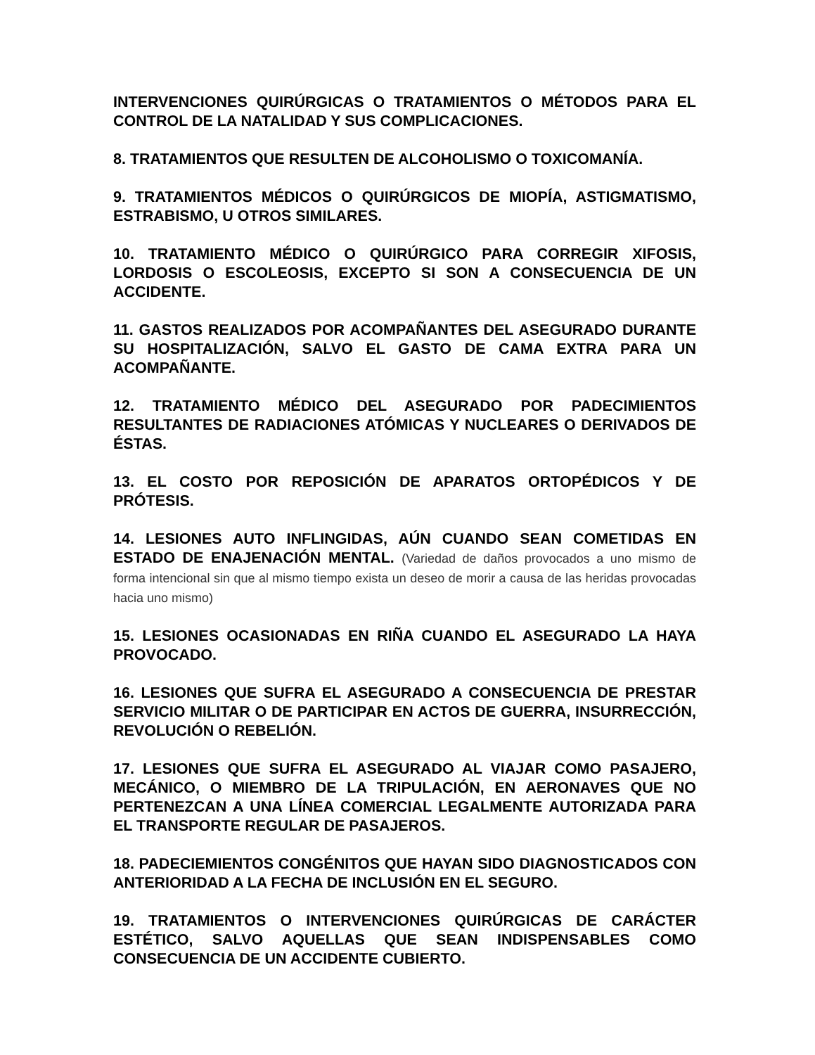INTERVENCIONES QUIRÚRGICAS O TRATAMIENTOS O MÉTODOS PARA EL CONTROL DE LA NATALIDAD Y SUS COMPLICACIONES.
8. TRATAMIENTOS QUE RESULTEN DE ALCOHOLISMO O TOXICOMANÍA.
9. TRATAMIENTOS MÉDICOS O QUIRÚRGICOS DE MIOPÍA, ASTIGMATISMO, ESTRABISMO, U OTROS SIMILARES.
10. TRATAMIENTO MÉDICO O QUIRÚRGICO PARA CORREGIR XIFOSIS, LORDOSIS O ESCOLEOSIS, EXCEPTO SI SON A CONSECUENCIA DE UN ACCIDENTE.
11. GASTOS REALIZADOS POR ACOMPAÑANTES DEL ASEGURADO DURANTE SU HOSPITALIZACIÓN, SALVO EL GASTO DE CAMA EXTRA PARA UN ACOMPAÑANTE.
12. TRATAMIENTO MÉDICO DEL ASEGURADO POR PADECIMIENTOS RESULTANTES DE RADIACIONES ATÓMICAS Y NUCLEARES O DERIVADOS DE ÉSTAS.
13. EL COSTO POR REPOSICIÓN DE APARATOS ORTOPÉDICOS Y DE PRÓTESIS.
14. LESIONES AUTO INFLINGIDAS, AÚN CUANDO SEAN COMETIDAS EN ESTADO DE ENAJENACIÓN MENTAL. (Variedad de daños provocados a uno mismo de forma intencional sin que al mismo tiempo exista un deseo de morir a causa de las heridas provocadas hacia uno mismo)
15. LESIONES OCASIONADAS EN RIÑA CUANDO EL ASEGURADO LA HAYA PROVOCADO.
16. LESIONES QUE SUFRA EL ASEGURADO A CONSECUENCIA DE PRESTAR SERVICIO MILITAR O DE PARTICIPAR EN ACTOS DE GUERRA, INSURRECCIÓN, REVOLUCIÓN O REBELIÓN.
17. LESIONES QUE SUFRA EL ASEGURADO AL VIAJAR COMO PASAJERO, MECÁNICO, O MIEMBRO DE LA TRIPULACIÓN, EN AERONAVES QUE NO PERTENEZCAN A UNA LÍNEA COMERCIAL LEGALMENTE AUTORIZADA PARA EL TRANSPORTE REGULAR DE PASAJEROS.
18. PADECIEMIENTOS CONGÉNITOS QUE HAYAN SIDO DIAGNOSTICADOS CON ANTERIORIDAD A LA FECHA DE INCLUSIÓN EN EL SEGURO.
19. TRATAMIENTOS O INTERVENCIONES QUIRÚRGICAS DE CARÁCTER ESTÉTICO, SALVO AQUELLAS QUE SEAN INDISPENSABLES COMO CONSECUENCIA DE UN ACCIDENTE CUBIERTO.